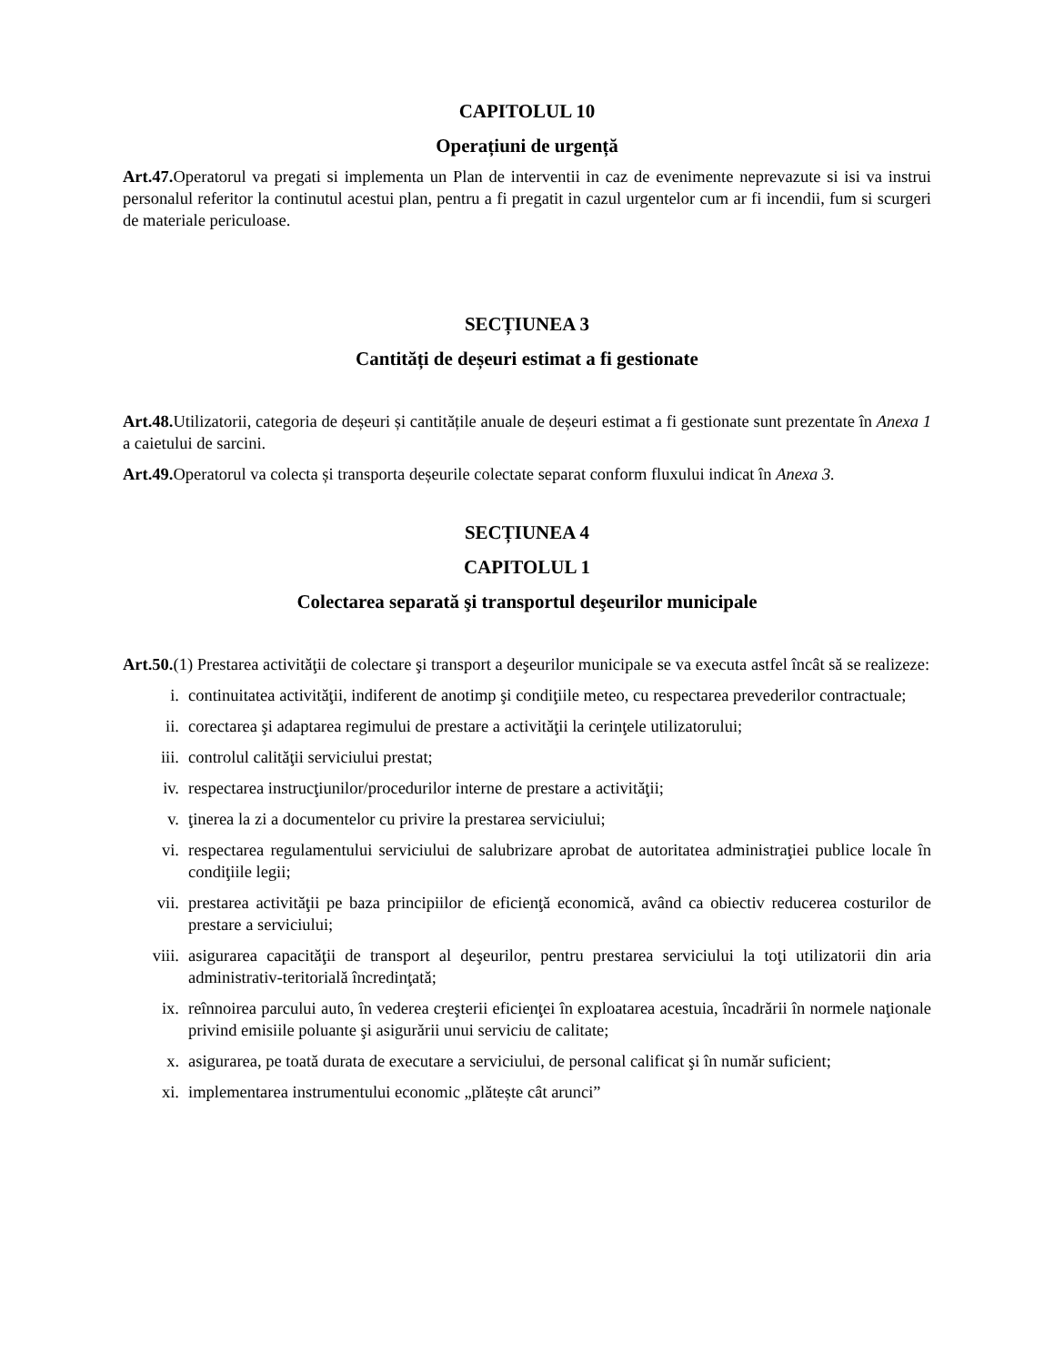CAPITOLUL 10
Operațiuni de urgență
Art.47. Operatorul va pregati si implementa un Plan de interventii in caz de evenimente neprevazute si isi va instrui personalul referitor la continutul acestui plan, pentru a fi pregatit in cazul urgentelor cum ar fi incendii, fum si scurgeri de materiale periculoase.
SECȚIUNEA 3
Cantități de deșeuri estimat a fi gestionate
Art.48. Utilizatorii, categoria de deșeuri și cantitățile anuale de deșeuri estimat a fi gestionate sunt prezentate în Anexa 1 a caietului de sarcini.
Art.49. Operatorul va colecta și transporta deșeurile colectate separat conform fluxului indicat în Anexa 3.
SECȚIUNEA 4
CAPITOLUL 1
Colectarea separată şi transportul deşeurilor municipale
Art.50.(1) Prestarea activităţii de colectare şi transport a deşeurilor municipale se va executa astfel încât să se realizeze:
i. continuitatea activităţii, indiferent de anotimp şi condiţiile meteo, cu respectarea prevederilor contractuale;
ii. corectarea şi adaptarea regimului de prestare a activităţii la cerinţele utilizatorului;
iii. controlul calităţii serviciului prestat;
iv. respectarea instrucţiunilor/procedurilor interne de prestare a activităţii;
v. ţinerea la zi a documentelor cu privire la prestarea serviciului;
vi. respectarea regulamentului serviciului de salubrizare aprobat de autoritatea administraţiei publice locale în condiţiile legii;
vii. prestarea activităţii pe baza principiilor de eficienţă economică, având ca obiectiv reducerea costurilor de prestare a serviciului;
viii. asigurarea capacităţii de transport al deşeurilor, pentru prestarea serviciului la toţi utilizatorii din aria administrativ-teritorială încredinţată;
ix. reînnoirea parcului auto, în vederea creşterii eficienţei în exploatarea acestuia, încadrării în normele naţionale privind emisiile poluante şi asigurării unui serviciu de calitate;
x. asigurarea, pe toată durata de executare a serviciului, de personal calificat şi în număr suficient;
xi. implementarea instrumentului economic „plătește cât arunci”